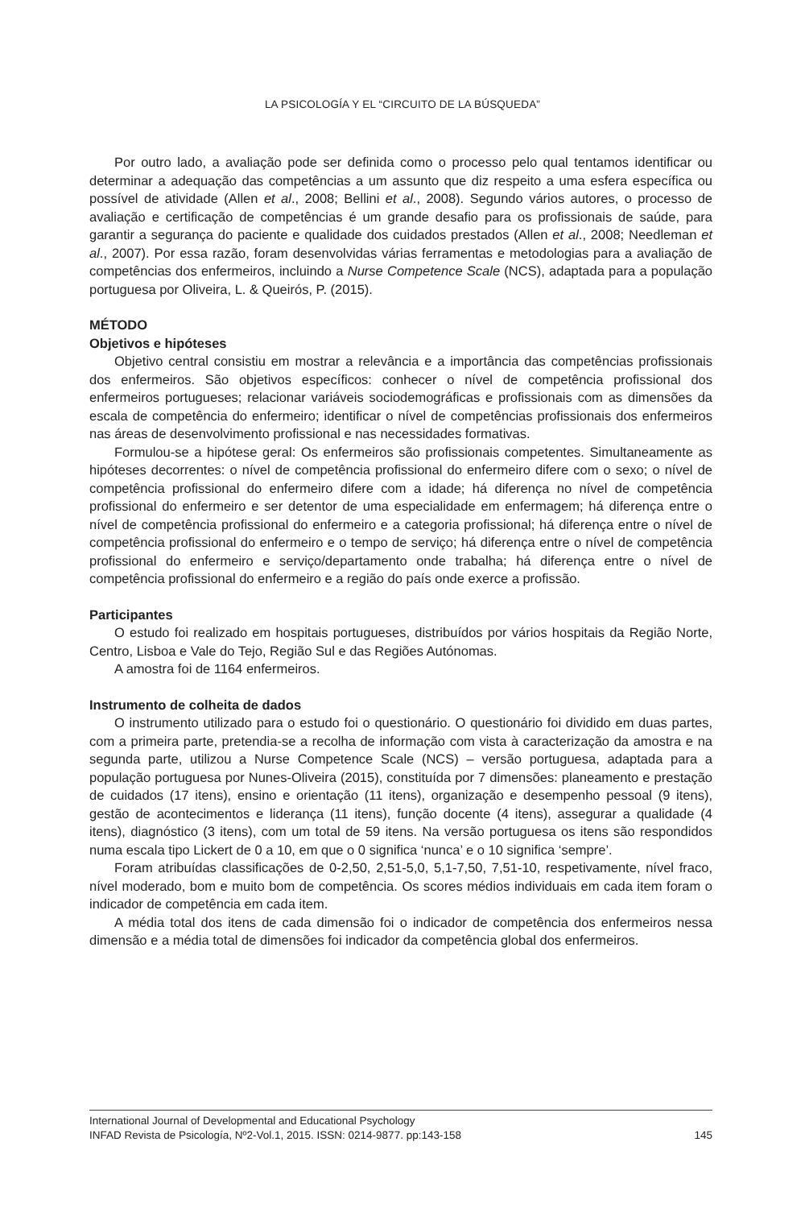LA PSICOLOGÍA Y EL “CIRCUITO DE LA BÚSQUEDA”
Por outro lado, a avaliação pode ser definida como o processo pelo qual tentamos identificar ou determinar a adequação das competências a um assunto que diz respeito a uma esfera específica ou possível de atividade (Allen et al., 2008; Bellini et al., 2008). Segundo vários autores, o processo de avaliação e certificação de competências é um grande desafio para os profissionais de saúde, para garantir a segurança do paciente e qualidade dos cuidados prestados (Allen et al., 2008; Needleman et al., 2007). Por essa razão, foram desenvolvidas várias ferramentas e metodologias para a avaliação de competências dos enfermeiros, incluindo a Nurse Competence Scale (NCS), adaptada para a população portuguesa por Oliveira, L. & Queirós, P. (2015).
MÉTODO
Objetivos e hipóteses
Objetivo central consistiu em mostrar a relevância e a importância das competências profissionais dos enfermeiros. São objetivos específicos: conhecer o nível de competência profissional dos enfermeiros portugueses; relacionar variáveis sociodemográficas e profissionais com as dimensões da escala de competência do enfermeiro; identificar o nível de competências profissionais dos enfermeiros nas áreas de desenvolvimento profissional e nas necessidades formativas.
Formulou-se a hipótese geral: Os enfermeiros são profissionais competentes. Simultaneamente as hipóteses decorrentes: o nível de competência profissional do enfermeiro difere com o sexo; o nível de competência profissional do enfermeiro difere com a idade; há diferença no nível de competência profissional do enfermeiro e ser detentor de uma especialidade em enfermagem; há diferença entre o nível de competência profissional do enfermeiro e a categoria profissional; há diferença entre o nível de competência profissional do enfermeiro e o tempo de serviço; há diferença entre o nível de competência profissional do enfermeiro e serviço/departamento onde trabalha; há diferença entre o nível de competência profissional do enfermeiro e a região do país onde exerce a profissão.
Participantes
O estudo foi realizado em hospitais portugueses, distribuídos por vários hospitais da Região Norte, Centro, Lisboa e Vale do Tejo, Região Sul e das Regiões Autónomas.
A amostra foi de 1164 enfermeiros.
Instrumento de colheita de dados
O instrumento utilizado para o estudo foi o questionário. O questionário foi dividido em duas partes, com a primeira parte, pretendia-se a recolha de informação com vista à caracterização da amostra e na segunda parte, utilizou a Nurse Competence Scale (NCS) – versão portuguesa, adaptada para a população portuguesa por Nunes-Oliveira (2015), constituída por 7 dimensões: planeamento e prestação de cuidados (17 itens), ensino e orientação (11 itens), organização e desempenho pessoal (9 itens), gestão de acontecimentos e liderança (11 itens), função docente (4 itens), assegurar a qualidade (4 itens), diagnóstico (3 itens), com um total de 59 itens. Na versão portuguesa os itens são respondidos numa escala tipo Lickert de 0 a 10, em que o 0 significa ‘nunca’ e o 10 significa ‘sempre’.
Foram atribuídas classificações de 0-2,50, 2,51-5,0, 5,1-7,50, 7,51-10, respetivamente, nível fraco, nível moderado, bom e muito bom de competência. Os scores médios individuais em cada item foram o indicador de competência em cada item.
A média total dos itens de cada dimensão foi o indicador de competência dos enfermeiros nessa dimensão e a média total de dimensões foi indicador da competência global dos enfermeiros.
International Journal of Developmental and Educational Psychology
INFAD Revista de Psicología, Nº2-Vol.1, 2015. ISSN: 0214-9877. pp:143-158 145